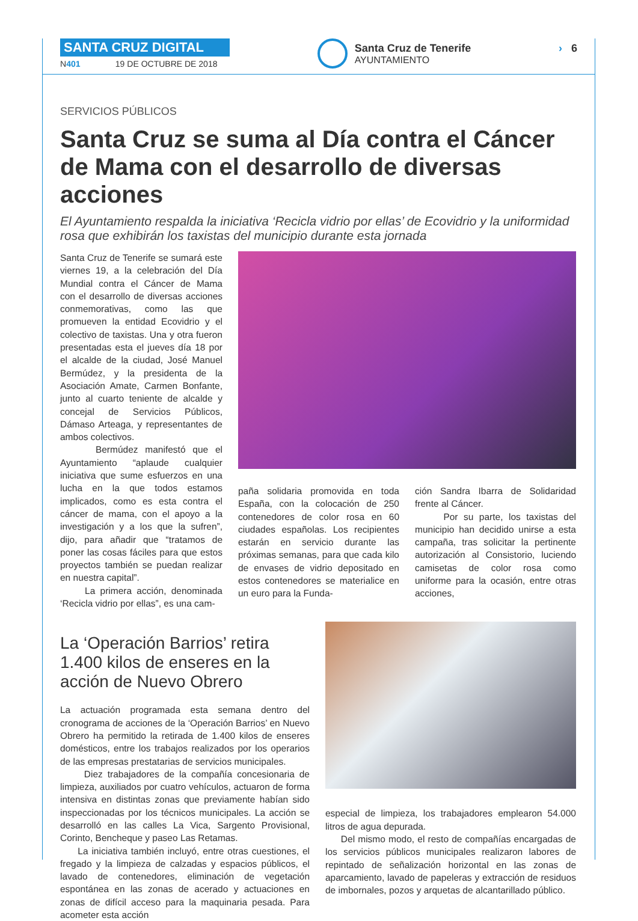SANTA CRUZ DIGITAL
N401 19 DE OCTUBRE DE 2018
Santa Cruz de Tenerife
AYUNTAMIENTO
› 6
SERVICIOS PÚBLICOS
Santa Cruz se suma al Día contra el Cáncer de Mama con el desarrollo de diversas acciones
El Ayuntamiento respalda la iniciativa ‘Recicla vidrio por ellas’ de Ecovidrio y la uniformidad rosa que exhibirán los taxistas del municipio durante esta jornada
Santa Cruz de Tenerife se sumará este viernes 19, a la celebración del Día Mundial contra el Cáncer de Mama con el desarrollo de diversas acciones conmemorativas, como las que promueven la entidad Ecovidrio y el colectivo de taxistas. Una y otra fueron presentadas esta el jueves día 18 por el alcalde de la ciudad, José Manuel Bermúdez, y la presidenta de la Asociación Amate, Carmen Bonfante, junto al cuarto teniente de alcalde y concejal de Servicios Públicos, Dámaso Arteaga, y representantes de ambos colectivos.
Bermúdez manifestó que el Ayuntamiento “aplaude cualquier iniciativa que sume esfuerzos en una lucha en la que todos estamos implicados, como es esta contra el cáncer de mama, con el apoyo a la investigación y a los que la sufren”, dijo, para añadir que “tratamos de poner las cosas fáciles para que estos proyectos también se puedan realizar en nuestra capital”.
La primera acción, denominada ‘Recicla vidrio por ellas”, es una cam-
paña solidaria promovida en toda España, con la colocación de 250 contenedores de color rosa en 60 ciudades españolas. Los recipientes estarán en servicio durante las próximas semanas, para que cada kilo de envases de vidrio depositado en estos contenedores se materialice en un euro para la Funda-
ción Sandra Ibarra de Solidaridad frente al Cáncer.
Por su parte, los taxistas del municipio han decidido unirse a esta campaña, tras solicitar la pertinente autorización al Consistorio, luciendo camisetas de color rosa como uniforme para la ocasión, entre otras acciones,
La ‘Operación Barrios’ retira 1.400 kilos de enseres en la acción de Nuevo Obrero
La actuación programada esta semana dentro del cronograma de acciones de la ‘Operación Barrios’ en Nuevo Obrero ha permitido la retirada de 1.400 kilos de enseres domésticos, entre los trabajos realizados por los operarios de las empresas prestatarias de servicios municipales.
Diez trabajadores de la compañía concesionaria de limpieza, auxiliados por cuatro vehículos, actuaron de forma intensiva en distintas zonas que previamente habían sido inspeccionadas por los técnicos municipales. La acción se desarrolló en las calles La Vica, Sargento Provisional, Corinto, Bencheque y paseo Las Retamas.
La iniciativa también incluyó, entre otras cuestiones, el fregado y la limpieza de calzadas y espacios públicos, el lavado de contenedores, eliminación de vegetación espontánea en las zonas de acerado y actuaciones en zonas de difícil acceso para la maquinaria pesada. Para acometer esta acción
especial de limpieza, los trabajadores emplearon 54.000 litros de agua depurada.
Del mismo modo, el resto de compañías encargadas de los servicios públicos municipales realizaron labores de repintado de señalización horizontal en las zonas de aparcamiento, lavado de papeleras y extracción de residuos de imbornales, pozos y arquetas de alcantarillado público.